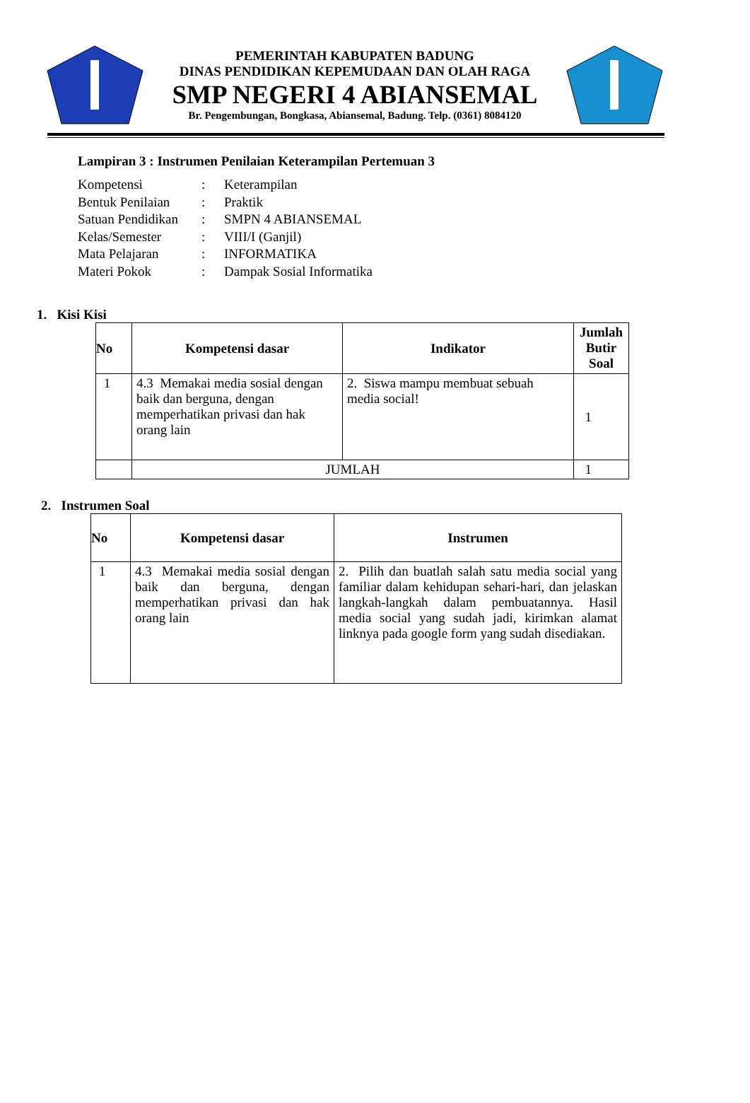PEMERINTAH KABUPATEN BADUNG
DINAS PENDIDIKAN KEPEMUDAAN DAN OLAH RAGA
SMP NEGERI 4 ABIANSEMAL
Br. Pengembungan, Bongkasa, Abiansemal, Badung. Telp. (0361) 8084120
Lampiran 3 : Instrumen Penilaian Keterampilan Pertemuan 3
| Kompetensi | : | Keterampilan |
| Bentuk Penilaian | : | Praktik |
| Satuan Pendidikan | : | SMPN 4 ABIANSEMAL |
| Kelas/Semester | : | VIII/I (Ganjil) |
| Mata Pelajaran | : | INFORMATIKA |
| Materi Pokok | : | Dampak Sosial Informatika |
1. Kisi Kisi
| No | Kompetensi dasar | Indikator | Jumlah Butir Soal |
| --- | --- | --- | --- |
| 1 | 4.3 Memakai media sosial dengan baik dan berguna, dengan memperhatikan privasi dan hak orang lain | 2. Siswa mampu membuat sebuah media social! | 1 |
| | JUMLAH | | 1 |
2. Instrumen Soal
| No | Kompetensi dasar | Instrumen |
| --- | --- | --- |
| 1 | 4.3 Memakai media sosial dengan baik dan berguna, dengan memperhatikan privasi dan hak orang lain | 2. Pilih dan buatlah salah satu media social yang familiar dalam kehidupan sehari-hari, dan jelaskan langkah-langkah dalam pembuatannya. Hasil media social yang sudah jadi, kirimkan alamat linknya pada google form yang sudah disediakan. |